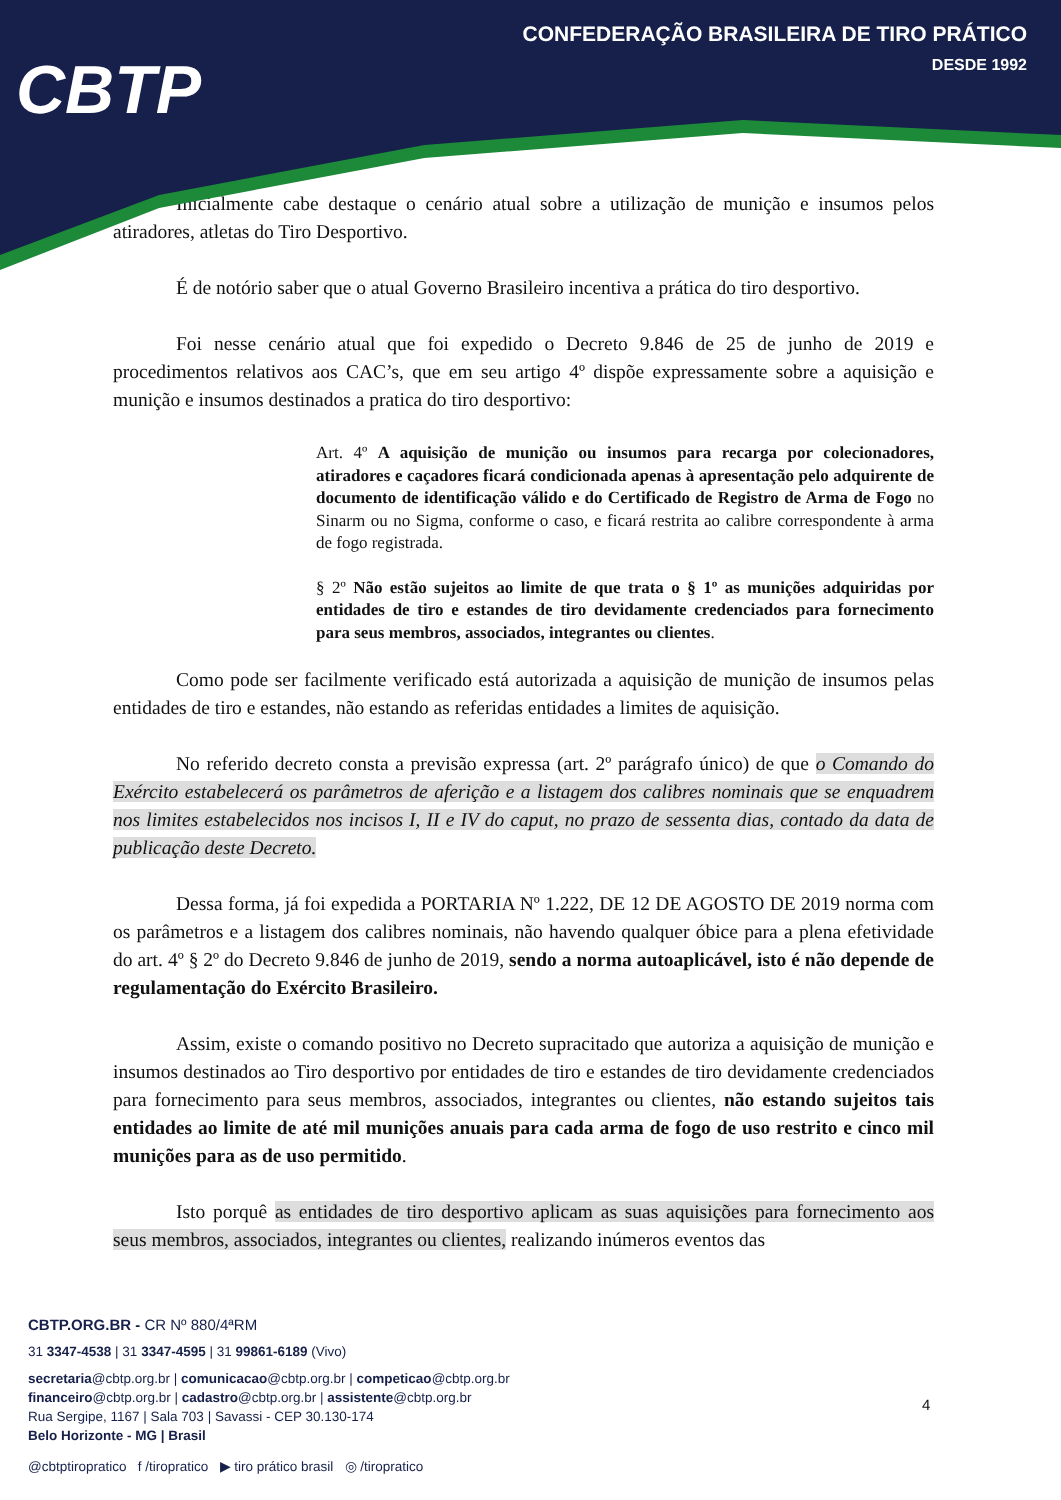CBTP
CONFEDERAÇÃO BRASILEIRA DE TIRO PRÁTICO
DESDE 1992
Inicialmente cabe destaque o cenário atual sobre a utilização de munição e insumos pelos atiradores, atletas do Tiro Desportivo.
É de notório saber que o atual Governo Brasileiro incentiva a prática do tiro desportivo.
Foi nesse cenário atual que foi expedido o Decreto 9.846 de 25 de junho de 2019 e procedimentos relativos aos CAC’s, que em seu artigo 4º dispõe expressamente sobre a aquisição e munição e insumos destinados a pratica do tiro desportivo:
Art. 4º A aquisição de munição ou insumos para recarga por colecionadores, atiradores e caçadores ficará condicionada apenas à apresentação pelo adquirente de documento de identificação válido e do Certificado de Registro de Arma de Fogo no Sinarm ou no Sigma, conforme o caso, e ficará restrita ao calibre correspondente à arma de fogo registrada.
§ 2º Não estão sujeitos ao limite de que trata o § 1º as munições adquiridas por entidades de tiro e estandes de tiro devidamente credenciados para fornecimento para seus membros, associados, integrantes ou clientes.
Como pode ser facilmente verificado está autorizada a aquisição de munição de insumos pelas entidades de tiro e estandes, não estando as referidas entidades a limites de aquisição.
No referido decreto consta a previsão expressa (art. 2º parágrafo único) de que o Comando do Exército estabelecerá os parâmetros de aferição e a listagem dos calibres nominais que se enquadrem nos limites estabelecidos nos incisos I, II e IV do caput, no prazo de sessenta dias, contado da data de publicação deste Decreto.
Dessa forma, já foi expedida a PORTARIA Nº 1.222, DE 12 DE AGOSTO DE 2019 norma com os parâmetros e a listagem dos calibres nominais, não havendo qualquer óbice para a plena efetividade do art. 4º § 2º do Decreto 9.846 de junho de 2019, sendo a norma autoaplicável, isto é não depende de regulamentação do Exército Brasileiro.
Assim, existe o comando positivo no Decreto supracitado que autoriza a aquisição de munição e insumos destinados ao Tiro desportivo por entidades de tiro e estandes de tiro devidamente credenciados para fornecimento para seus membros, associados, integrantes ou clientes, não estando sujeitos tais entidades ao limite de até mil munições anuais para cada arma de fogo de uso restrito e cinco mil munições para as de uso permitido.
Isto porquê as entidades de tiro desportivo aplicam as suas aquisições para fornecimento aos seus membros, associados, integrantes ou clientes, realizando inúmeros eventos das
CBTP.ORG.BR - CR Nº 880/4ªRM
31 3347-4538 | 31 3347-4595 | 31 99861-6189 (Vivo)
secretaria@cbtp.org.br | comunicacao@cbtp.org.br | competicao@cbtp.org.br
financeiro@cbtp.org.br | cadastro@cbtp.org.br | assistente@cbtp.org.br
Rua Sergipe, 1167 | Sala 703 | Savassi - CEP 30.130-174
Belo Horizonte - MG | Brasil
@cbtptiropratico f /tiropratico ▶ tiro prático brasil ◎ /tiropratico
4